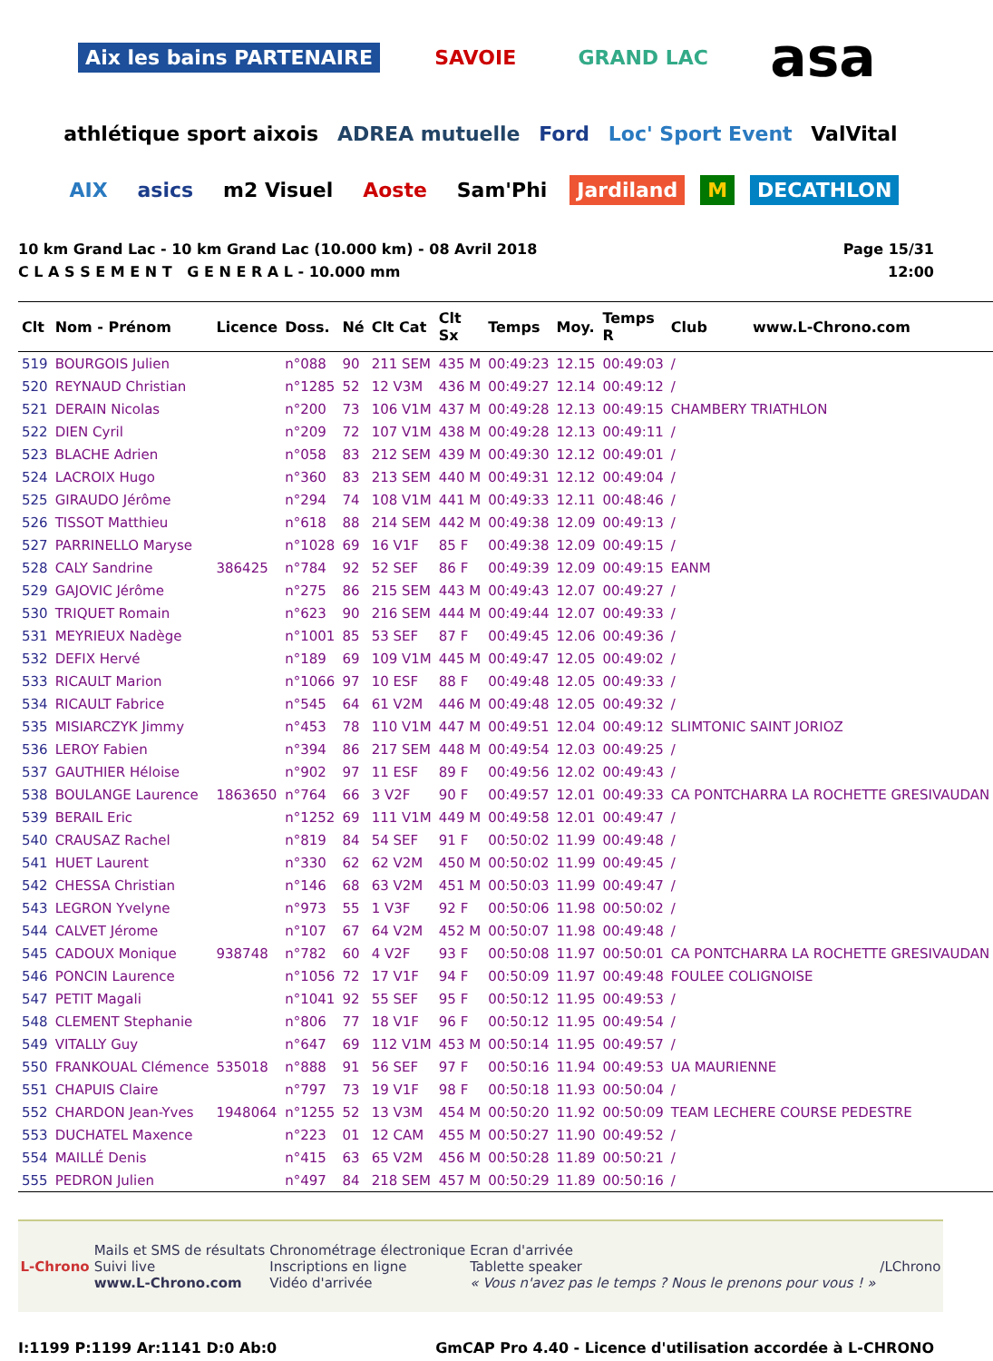Aix les bains PARTENAIRE SAVOIE GRAND LAC asa athlétique sport aixois ADREA mutuelle Ford Loc' Sport Event ValVital AIX asics m2 Visuel Aoste Sam'Phi Jardiland M DECATHLON
10 km Grand Lac - 10 km Grand Lac (10.000 km) - 08 Avril 2018
C L A S S E M E N T G E N E R A L - 10.000 mm
Page 15/31
12:00
| Clt | Nom - Prénom | Licence | Doss. | Né | Clt Cat | Clt Sx | Temps | Moy. | Temps R | Club www.L-Chrono.com |
| --- | --- | --- | --- | --- | --- | --- | --- | --- | --- | --- |
| 519 | BOURGOIS Julien | | n°088 | 90 | 211 SEM | 435 M | 00:49:23 | 12.15 | 00:49:03 | / |
| 520 | REYNAUD Christian | | n°1285 | 52 | 12 V3M | 436 M | 00:49:27 | 12.14 | 00:49:12 | / |
| 521 | DERAIN Nicolas | | n°200 | 73 | 106 V1M | 437 M | 00:49:28 | 12.13 | 00:49:15 | CHAMBERY TRIATHLON |
| 522 | DIEN Cyril | | n°209 | 72 | 107 V1M | 438 M | 00:49:28 | 12.13 | 00:49:11 | / |
| 523 | BLACHE Adrien | | n°058 | 83 | 212 SEM | 439 M | 00:49:30 | 12.12 | 00:49:01 | / |
| 524 | LACROIX Hugo | | n°360 | 83 | 213 SEM | 440 M | 00:49:31 | 12.12 | 00:49:04 | / |
| 525 | GIRAUDO Jérôme | | n°294 | 74 | 108 V1M | 441 M | 00:49:33 | 12.11 | 00:48:46 | / |
| 526 | TISSOT Matthieu | | n°618 | 88 | 214 SEM | 442 M | 00:49:38 | 12.09 | 00:49:13 | / |
| 527 | PARRINELLO Maryse | | n°1028 | 69 | 16 V1F | 85 F | 00:49:38 | 12.09 | 00:49:15 | / |
| 528 | CALY Sandrine | 386425 | n°784 | 92 | 52 SEF | 86 F | 00:49:39 | 12.09 | 00:49:15 | EANM |
| 529 | GAJOVIC Jérôme | | n°275 | 86 | 215 SEM | 443 M | 00:49:43 | 12.07 | 00:49:27 | / |
| 530 | TRIQUET Romain | | n°623 | 90 | 216 SEM | 444 M | 00:49:44 | 12.07 | 00:49:33 | / |
| 531 | MEYRIEUX Nadège | | n°1001 | 85 | 53 SEF | 87 F | 00:49:45 | 12.06 | 00:49:36 | / |
| 532 | DEFIX Hervé | | n°189 | 69 | 109 V1M | 445 M | 00:49:47 | 12.05 | 00:49:02 | / |
| 533 | RICAULT Marion | | n°1066 | 97 | 10 ESF | 88 F | 00:49:48 | 12.05 | 00:49:33 | / |
| 534 | RICAULT Fabrice | | n°545 | 64 | 61 V2M | 446 M | 00:49:48 | 12.05 | 00:49:32 | / |
| 535 | MISIARCZYK Jimmy | | n°453 | 78 | 110 V1M | 447 M | 00:49:51 | 12.04 | 00:49:12 | SLIMTONIC SAINT JORIOZ |
| 536 | LEROY Fabien | | n°394 | 86 | 217 SEM | 448 M | 00:49:54 | 12.03 | 00:49:25 | / |
| 537 | GAUTHIER Héloise | | n°902 | 97 | 11 ESF | 89 F | 00:49:56 | 12.02 | 00:49:43 | / |
| 538 | BOULANGE Laurence | 1863650 | n°764 | 66 | 3 V2F | 90 F | 00:49:57 | 12.01 | 00:49:33 | CA PONTCHARRA LA ROCHETTE GRESIVAUDAN |
| 539 | BERAIL Eric | | n°1252 | 69 | 111 V1M | 449 M | 00:49:58 | 12.01 | 00:49:47 | / |
| 540 | CRAUSAZ Rachel | | n°819 | 84 | 54 SEF | 91 F | 00:50:02 | 11.99 | 00:49:48 | / |
| 541 | HUET Laurent | | n°330 | 62 | 62 V2M | 450 M | 00:50:02 | 11.99 | 00:49:45 | / |
| 542 | CHESSA Christian | | n°146 | 68 | 63 V2M | 451 M | 00:50:03 | 11.99 | 00:49:47 | / |
| 543 | LEGRON Yvelyne | | n°973 | 55 | 1 V3F | 92 F | 00:50:06 | 11.98 | 00:50:02 | / |
| 544 | CALVET Jérome | | n°107 | 67 | 64 V2M | 452 M | 00:50:07 | 11.98 | 00:49:48 | / |
| 545 | CADOUX Monique | 938748 | n°782 | 60 | 4 V2F | 93 F | 00:50:08 | 11.97 | 00:50:01 | CA PONTCHARRA LA ROCHETTE GRESIVAUDAN |
| 546 | PONCIN Laurence | | n°1056 | 72 | 17 V1F | 94 F | 00:50:09 | 11.97 | 00:49:48 | FOULEE COLIGNOISE |
| 547 | PETIT Magali | | n°1041 | 92 | 55 SEF | 95 F | 00:50:12 | 11.95 | 00:49:53 | / |
| 548 | CLEMENT Stephanie | | n°806 | 77 | 18 V1F | 96 F | 00:50:12 | 11.95 | 00:49:54 | / |
| 549 | VITALLY Guy | | n°647 | 69 | 112 V1M | 453 M | 00:50:14 | 11.95 | 00:49:57 | / |
| 550 | FRANKOUAL Clémence | 535018 | n°888 | 91 | 56 SEF | 97 F | 00:50:16 | 11.94 | 00:49:53 | UA MAURIENNE |
| 551 | CHAPUIS Claire | | n°797 | 73 | 19 V1F | 98 F | 00:50:18 | 11.93 | 00:50:04 | / |
| 552 | CHARDON Jean-Yves | 1948064 | n°1255 | 52 | 13 V3M | 454 M | 00:50:20 | 11.92 | 00:50:09 | TEAM LECHERE COURSE PEDESTRE |
| 553 | DUCHATEL Maxence | | n°223 | 01 | 12 CAM | 455 M | 00:50:27 | 11.90 | 00:49:52 | / |
| 554 | MAILLÉ Denis | | n°415 | 63 | 65 V2M | 456 M | 00:50:28 | 11.89 | 00:50:21 | / |
| 555 | PEDRON Julien | | n°497 | 84 | 218 SEM | 457 M | 00:50:29 | 11.89 | 00:50:16 | / |
L-Chrono
Mails et SMS de résultats
Suivi live
www.L-Chrono.com
Chronométrage électronique
Inscriptions en ligne
Vidéo d'arrivée
Ecran d'arrivée
Tablette speaker
« Vous n'avez pas le temps ? Nous le prenons pour vous ! »
/LChrono
I:1199 P:1199 Ar:1141 D:0 Ab:0 GmCAP Pro 4.40 - Licence d'utilisation accordée à L-CHRONO